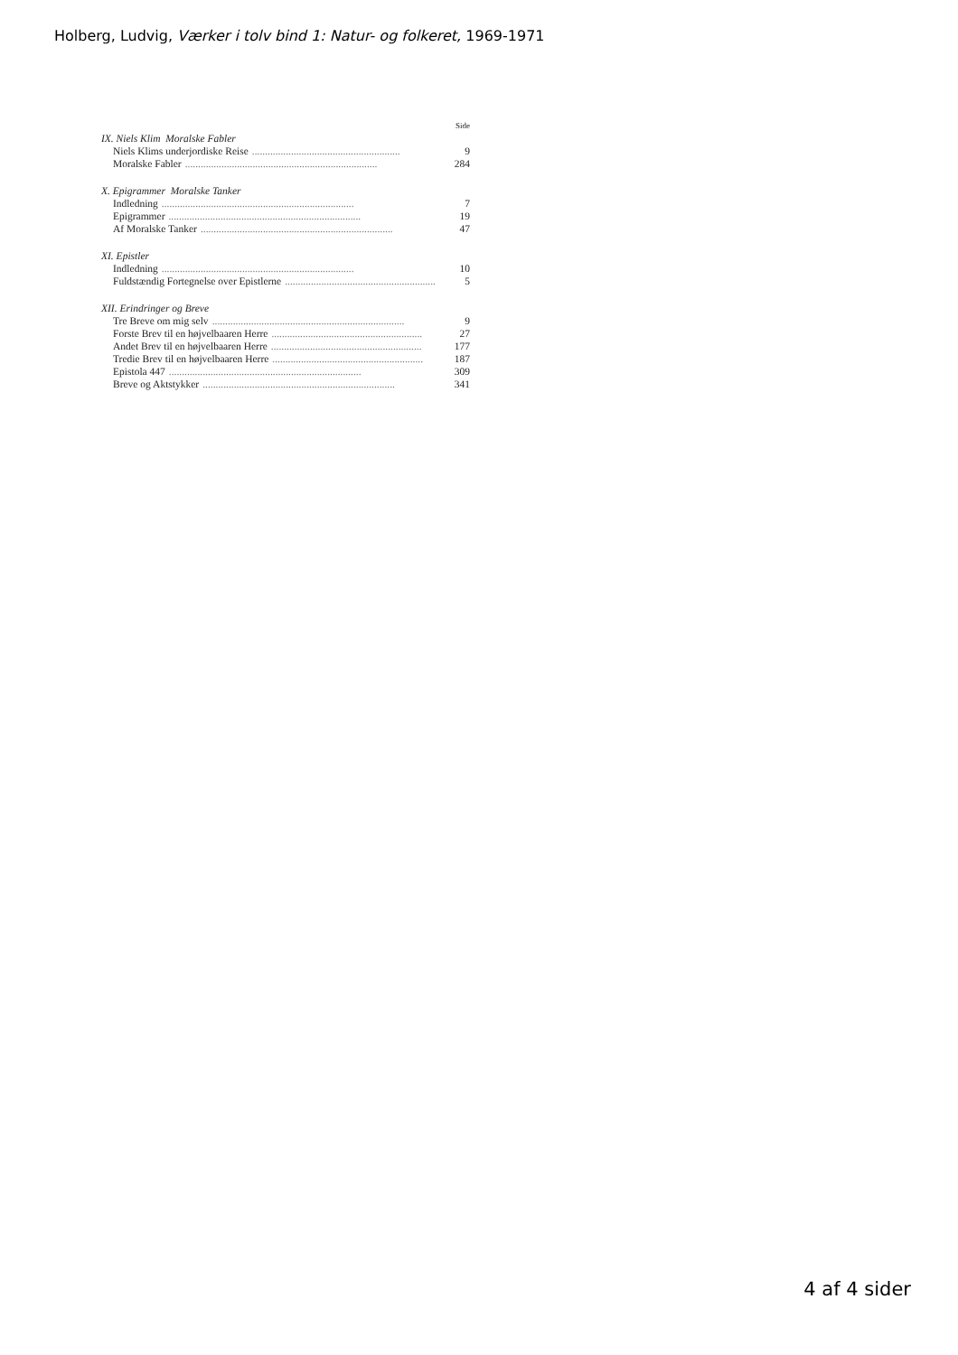Holberg, Ludvig, Værker i tolv bind 1: Natur- og folkeret, 1969-1971
Side
IX. Niels Klim Moralske Fabler
Niels Klims underjordiske Reise......................................................... 9
Moralske Fabler.......................................................................... 284
X. Epigrammer Moralske Tanker
Indledning.......................................................................... 7
Epigrammer.......................................................................... 19
Af Moralske Tanker.......................................................................... 47
XI. Epistler
Indledning.......................................................................... 10
Fuldstændig Fortegnelse over Epistlerne.......................................................... 5
XII. Erindringer og Breve
Tre Breve om mig selv.......................................................................... 9
Forste Brev til en højvelbaaren Herre.......................................................... 27
Andet Brev til en højvelbaaren Herre.......................................................... 177
Tredie Brev til en højvelbaaren Herre.......................................................... 187
Epistola 447.......................................................................... 309
Breve og Aktstykker.......................................................................... 341
4 af 4 sider